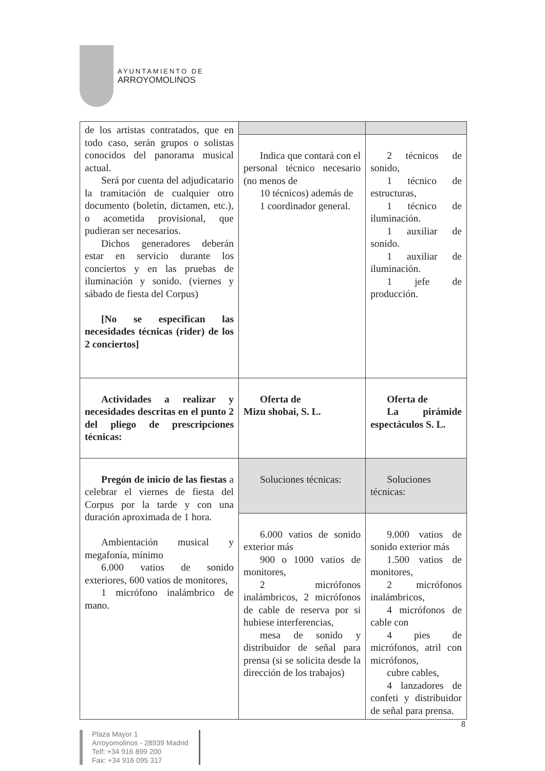AYUNTAMIENTO DE
ARROYOMOLINOS
| de los artistas contratados, que en todo caso, serán grupos o solistas conocidos del panorama musical actual. Será por cuenta del adjudicatario la tramitación de cualquier otro documento (boletín, dictamen, etc.), o acometida provisional, que pudieran ser necesarios. Dichos generadores deberán estar en servicio durante los conciertos y en las pruebas de iluminación y sonido. (viernes y sábado de fiesta del Corpus) [No se especifican las necesidades técnicas (rider) de los 2 conciertos] | | |
| | Indica que contará con el personal técnico necesario (no menos de 10 técnicos) además de 1 coordinador general. | 2 técnicos de sonido, 1 técnico de estructuras, 1 técnico de iluminación. 1 auxiliar de sonido. 1 auxiliar de iluminación. 1 jefe de producción. |
| Actividades a realizar y necesidades descritas en el punto 2 del pliego de prescripciones técnicas: | Oferta de Mizu shobai, S. L. | Oferta de La pirámide espectáculos S. L. |
| Pregón de inicio de las fiestas a celebrar el viernes de fiesta del Corpus por la tarde y con una duración aproximada de 1 hora. Ambientación musical y megafonía, mínimo 6.000 vatios de sonido exteriores, 600 vatios de monitores, 1 micrófono inalámbrico de mano. | Soluciones técnicas: | Soluciones técnicas: |
| | 6.000 vatios de sonido exterior más 900 o 1000 vatios de monitores, 2 micrófonos inalámbricos, 2 micrófonos de cable de reserva por si hubiese interferencias, mesa de sonido y distribuidor de señal para prensa (si se solicita desde la dirección de los trabajos) | 9.000 vatios de sonido exterior más 1.500 vatios de monitores, 2 micrófonos inalámbricos, 4 micrófonos de cable con 4 pies de micrófonos, atril con micrófonos, cubre cables, 4 lanzadores de confeti y distribuidor de señal para prensa. |
8
Plaza Mayor 1
Arroyomolinos - 28939 Madrid
Telf: +34 916 899 200
Fax: +34 916 095 317